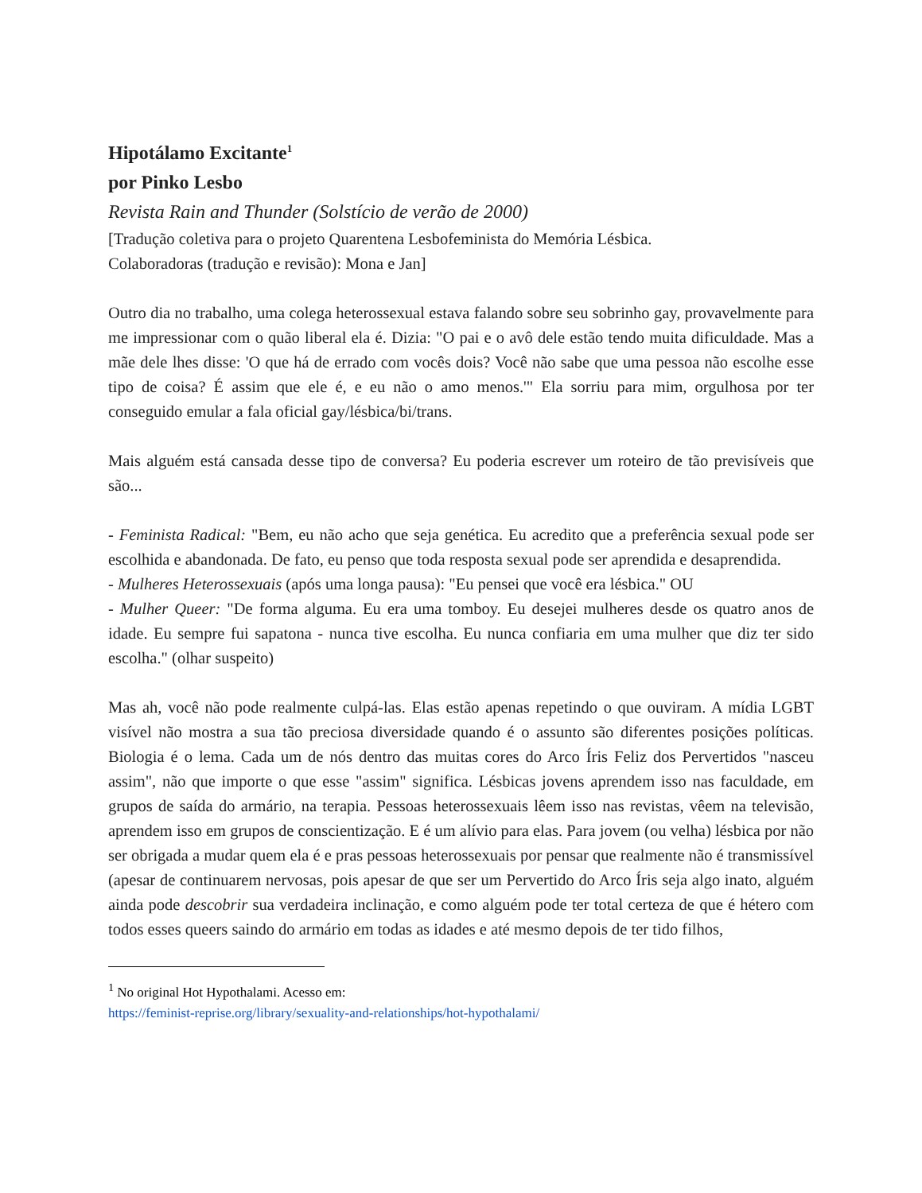Hipotálamo Excitante<sup>1</sup>
por Pinko Lesbo
Revista Rain and Thunder (Solstício de verão de 2000)
[Tradução coletiva para o projeto Quarentena Lesbofeminista do Memória Lésbica.
Colaboradoras (tradução e revisão): Mona e Jan]
Outro dia no trabalho, uma colega heterossexual estava falando sobre seu sobrinho gay, provavelmente para me impressionar com o quão liberal ela é. Dizia: "O pai e o avô dele estão tendo muita dificuldade. Mas a mãe dele lhes disse: 'O que há de errado com vocês dois? Você não sabe que uma pessoa não escolhe esse tipo de coisa? É assim que ele é, e eu não o amo menos.'" Ela sorriu para mim, orgulhosa por ter conseguido emular a fala oficial gay/lésbica/bi/trans.
Mais alguém está cansada desse tipo de conversa? Eu poderia escrever um roteiro de tão previsíveis que são...
- Feminista Radical: "Bem, eu não acho que seja genética. Eu acredito que a preferência sexual pode ser escolhida e abandonada. De fato, eu penso que toda resposta sexual pode ser aprendida e desaprendida.
- Mulheres Heterossexuais (após uma longa pausa): "Eu pensei que você era lésbica." OU
- Mulher Queer: "De forma alguma. Eu era uma tomboy. Eu desejei mulheres desde os quatro anos de idade. Eu sempre fui sapatona - nunca tive escolha. Eu nunca confiaria em uma mulher que diz ter sido escolha." (olhar suspeito)
Mas ah, você não pode realmente culpá-las. Elas estão apenas repetindo o que ouviram. A mídia LGBT visível não mostra a sua tão preciosa diversidade quando é o assunto são diferentes posições políticas. Biologia é o lema. Cada um de nós dentro das muitas cores do Arco Íris Feliz dos Pervertidos "nasceu assim", não que importe o que esse "assim" significa. Lésbicas jovens aprendem isso nas faculdade, em grupos de saída do armário, na terapia. Pessoas heterossexuais lêem isso nas revistas, vêem na televisão, aprendem isso em grupos de conscientização. E é um alívio para elas. Para jovem (ou velha) lésbica por não ser obrigada a mudar quem ela é e pras pessoas heterossexuais por pensar que realmente não é transmissível (apesar de continuarem nervosas, pois apesar de que ser um Pervertido do Arco Íris seja algo inato, alguém ainda pode descobrir sua verdadeira inclinação, e como alguém pode ter total certeza de que é hétero com todos esses queers saindo do armário em todas as idades e até mesmo depois de ter tido filhos,
<sup>1</sup> No original Hot Hypothalami. Acesso em:
https://feminist-reprise.org/library/sexuality-and-relationships/hot-hypothalami/